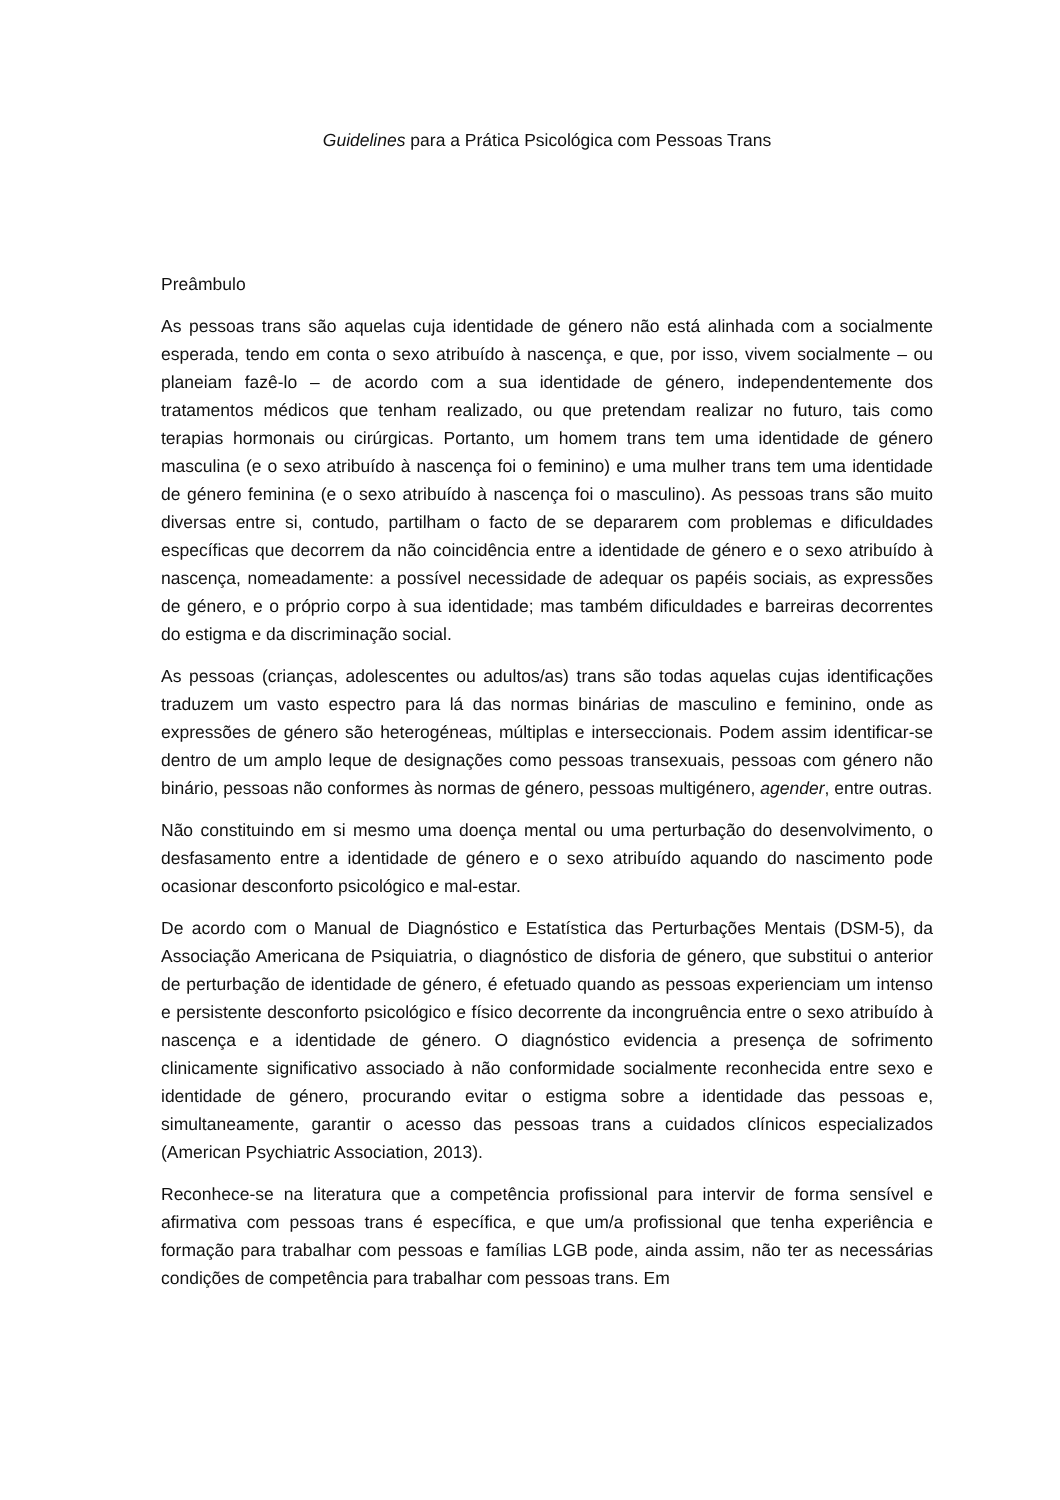Guidelines para a Prática Psicológica com Pessoas Trans
Preâmbulo
As pessoas trans são aquelas cuja identidade de género não está alinhada com a socialmente esperada, tendo em conta o sexo atribuído à nascença, e que, por isso, vivem socialmente – ou planeiam fazê-lo – de acordo com a sua identidade de género, independentemente dos tratamentos médicos que tenham realizado, ou que pretendam realizar no futuro, tais como terapias hormonais ou cirúrgicas. Portanto, um homem trans tem uma identidade de género masculina (e o sexo atribuído à nascença foi o feminino) e uma mulher trans tem uma identidade de género feminina (e o sexo atribuído à nascença foi o masculino). As pessoas trans são muito diversas entre si, contudo, partilham o facto de se depararem com problemas e dificuldades específicas que decorrem da não coincidência entre a identidade de género e o sexo atribuído à nascença, nomeadamente: a possível necessidade de adequar os papéis sociais, as expressões de género, e o próprio corpo à sua identidade; mas também dificuldades e barreiras decorrentes do estigma e da discriminação social.
As pessoas (crianças, adolescentes ou adultos/as) trans são todas aquelas cujas identificações traduzem um vasto espectro para lá das normas binárias de masculino e feminino, onde as expressões de género são heterogéneas, múltiplas e interseccionais. Podem assim identificar-se dentro de um amplo leque de designações como pessoas transexuais, pessoas com género não binário, pessoas não conformes às normas de género, pessoas multigénero, agender, entre outras.
Não constituindo em si mesmo uma doença mental ou uma perturbação do desenvolvimento, o desfasamento entre a identidade de género e o sexo atribuído aquando do nascimento pode ocasionar desconforto psicológico e mal-estar.
De acordo com o Manual de Diagnóstico e Estatística das Perturbações Mentais (DSM-5), da Associação Americana de Psiquiatria, o diagnóstico de disforia de género, que substitui o anterior de perturbação de identidade de género, é efetuado quando as pessoas experienciam um intenso e persistente desconforto psicológico e físico decorrente da incongruência entre o sexo atribuído à nascença e a identidade de género. O diagnóstico evidencia a presença de sofrimento clinicamente significativo associado à não conformidade socialmente reconhecida entre sexo e identidade de género, procurando evitar o estigma sobre a identidade das pessoas e, simultaneamente, garantir o acesso das pessoas trans a cuidados clínicos especializados (American Psychiatric Association, 2013).
Reconhece-se na literatura que a competência profissional para intervir de forma sensível e afirmativa com pessoas trans é específica, e que um/a profissional que tenha experiência e formação para trabalhar com pessoas e famílias LGB pode, ainda assim, não ter as necessárias condições de competência para trabalhar com pessoas trans. Em